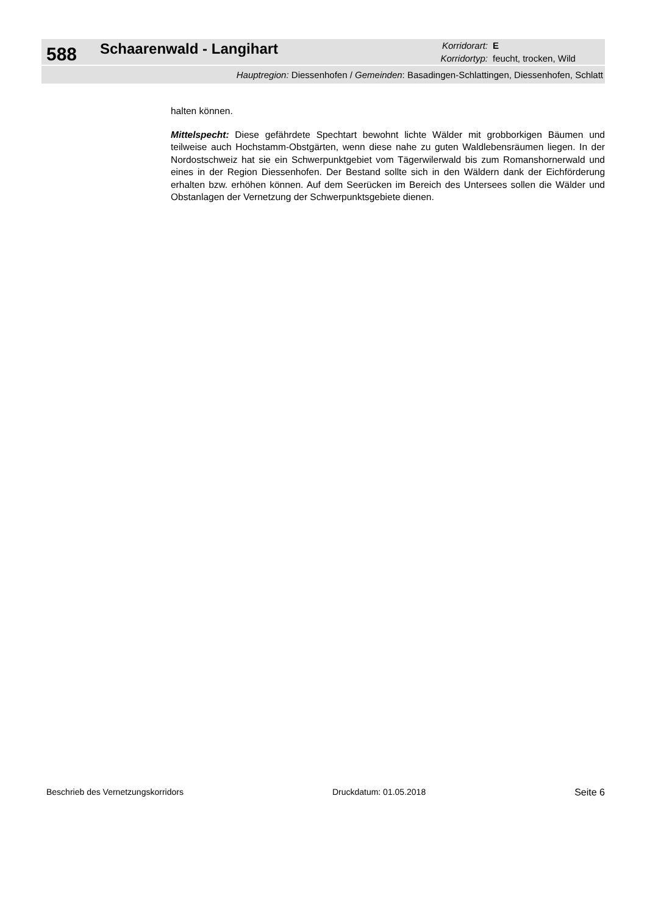588
Schaarenwald - Langihart
Korridorart: E
Korridortyp: feucht, trocken, Wild
Hauptregion: Diessenhofen / Gemeinden: Basadingen-Schlattingen, Diessenhofen, Schlatt
halten können.
Mittelspecht: Diese gefährdete Spechtart bewohnt lichte Wälder mit grobborkigen Bäumen und teilweise auch Hochstamm-Obstgärten, wenn diese nahe zu guten Waldlebensräumen liegen. In der Nordostschweiz hat sie ein Schwerpunktgebiet vom Tägerwilerwald bis zum Romanshornerwald und eines in der Region Diessenhofen. Der Bestand sollte sich in den Wäldern dank der Eichförderung erhalten bzw. erhöhen können. Auf dem Seerücken im Bereich des Untersees sollen die Wälder und Obstanlagen der Vernetzung der Schwerpunktsgebiete dienen.
Beschrieb des Vernetzungskorridors Druckdatum: 01.05.2018 Seite 6